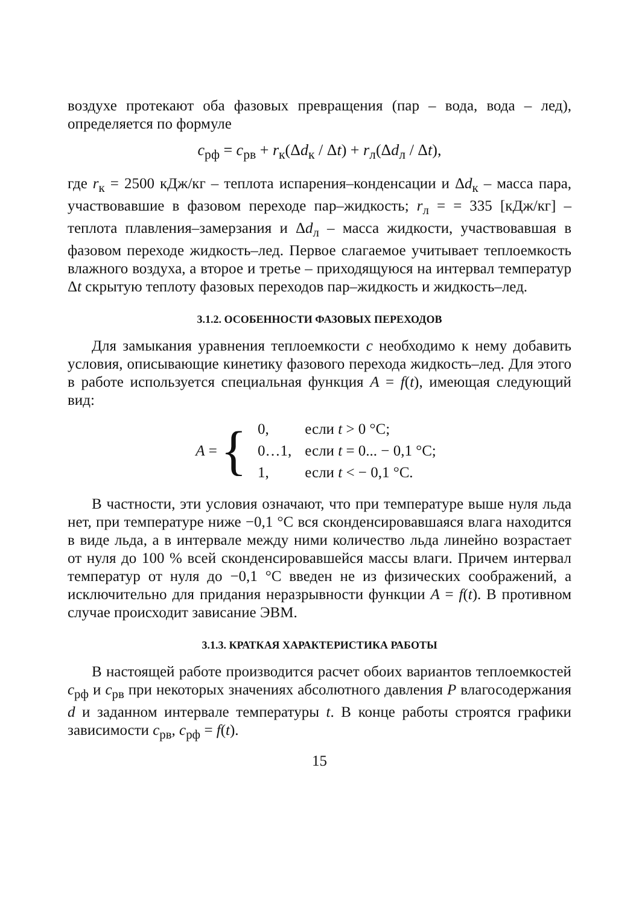воздухе протекают оба фазовых превращения (пар – вода, вода – лед), определяется по формуле
c<sub>рф</sub> = c<sub>рв</sub> + r<sub>к</sub>(Δd<sub>к</sub> / Δt) + r<sub>л</sub>(Δd<sub>л</sub> / Δt),
где r<sub>к</sub> = 2500 кДж/кг – теплота испарения–конденсации и Δd<sub>к</sub> – масса пара, участвовавшие в фазовом переходе пар–жидкость; r<sub>л</sub> = = 335 [кДж/кг] – теплота плавления–замерзания и Δd<sub>л</sub> – масса жидкости, участвовавшая в фазовом переходе жидкость–лед. Первое слагаемое учитывает теплоемкость влажного воздуха, а второе и третье – приходящуюся на интервал температур Δt скрытую теплоту фазовых переходов пар–жидкость и жидкость–лед.
3.1.2. ОСОБЕННОСТИ ФАЗОВЫХ ПЕРЕХОДОВ
Для замыкания уравнения теплоемкости c необходимо к нему добавить условия, описывающие кинетику фазового перехода жидкость–лед. Для этого в работе используется специальная функция A = f(t), имеющая следующий вид:
A = {
| 0, | если t > 0 °C; |
| 0…1, | если t = 0... − 0,1 °C; |
| 1, | если t < − 0,1 °C. |
В частности, эти условия означают, что при температуре выше нуля льда нет, при температуре ниже −0,1 °C вся сконденсировавшаяся влага находится в виде льда, а в интервале между ними количество льда линейно возрастает от нуля до 100 % всей сконденсировавшейся массы влаги. Причем интервал температур от нуля до −0,1 °C введен не из физических соображений, а исключительно для придания неразрывности функции A = f(t). В противном случае происходит зависание ЭВМ.
3.1.3. КРАТКАЯ ХАРАКТЕРИСТИКА РАБОТЫ
В настоящей работе производится расчет обоих вариантов теплоемкостей c<sub>рф</sub> и c<sub>рв</sub> при некоторых значениях абсолютного давления P влагосодержания d и заданном интервале температуры t. В конце работы строятся графики зависимости c<sub>рв</sub>, c<sub>рф</sub> = f(t).
15